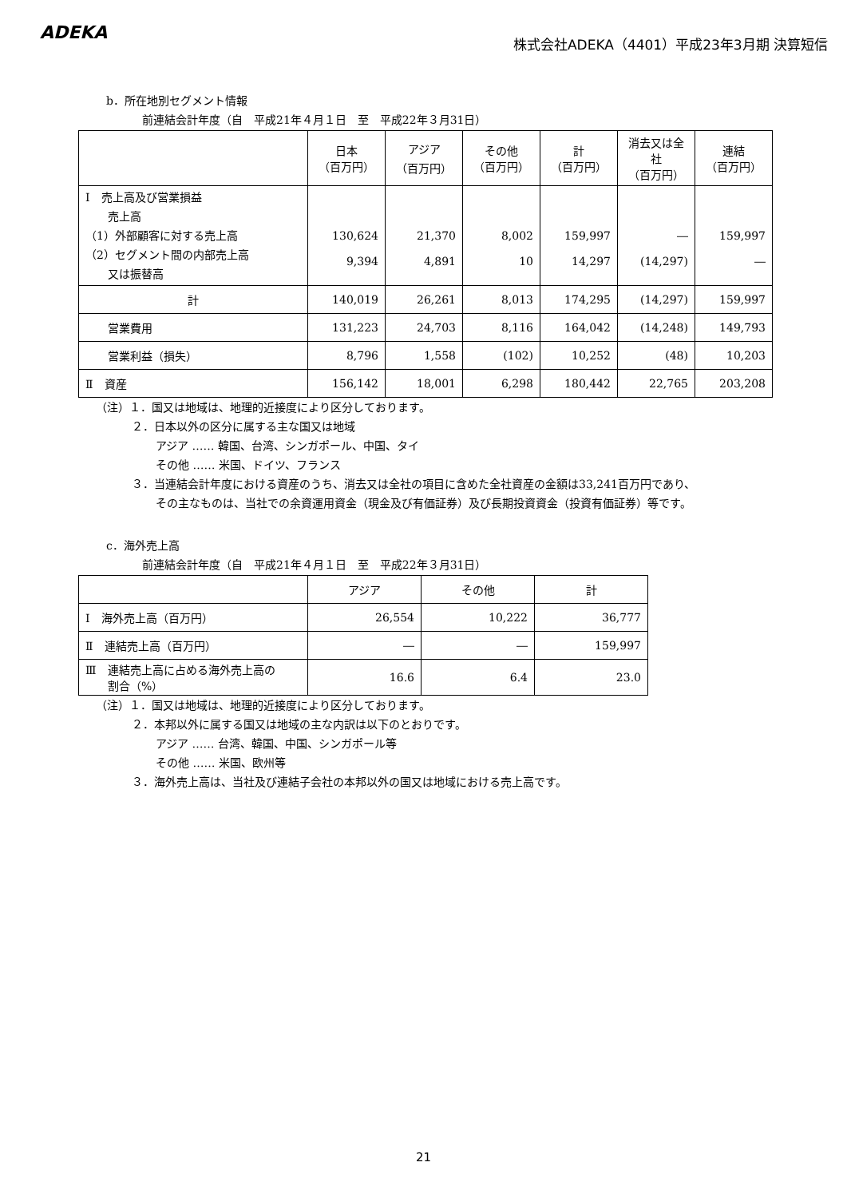ADEKA
株式会社ADEKA（4401）平成23年3月期 決算短信
b．所在地別セグメント情報
前連結会計年度（自　平成21年４月１日　至　平成22年３月31日）
| | 日本 （百万円） | アジア （百万円） | その他 （百万円） | 計 （百万円） | 消去又は全社 （百万円） | 連結 （百万円） |
| --- | --- | --- | --- | --- | --- | --- |
| Ⅰ 売上高及び営業損益 売上高 （1）外部顧客に対する売上高 （2）セグメント間の内部売上高 又は振替高 | 130,624 9,394 | 21,370 4,891 | 8,002 10 | 159,997 14,297 | ― (14,297) | 159,997 ― |
| 計 | 140,019 | 26,261 | 8,013 | 174,295 | (14,297) | 159,997 |
| 営業費用 | 131,223 | 24,703 | 8,116 | 164,042 | (14,248) | 149,793 |
| 営業利益（損失） | 8,796 | 1,558 | (102) | 10,252 | (48) | 10,203 |
| Ⅱ 資産 | 156,142 | 18,001 | 6,298 | 180,442 | 22,765 | 203,208 |
（注）１．国又は地域は、地理的近接度により区分しております。
２．日本以外の区分に属する主な国又は地域
アジア …… 韓国、台湾、シンガポール、中国、タイ
その他 …… 米国、ドイツ、フランス
３．当連結会計年度における資産のうち、消去又は全社の項目に含めた全社資産の金額は33,241百万円であり、
その主なものは、当社での余資運用資金（現金及び有価証券）及び長期投資資金（投資有価証券）等です。
c．海外売上高
前連結会計年度（自　平成21年４月１日　至　平成22年３月31日）
| | アジア | その他 | 計 |
| --- | --- | --- | --- |
| Ⅰ 海外売上高（百万円） | 26,554 | 10,222 | 36,777 |
| Ⅱ 連結売上高（百万円） | ― | ― | 159,997 |
| Ⅲ 連結売上高に占める海外売上高の 割合（%） | 16.6 | 6.4 | 23.0 |
（注）１．国又は地域は、地理的近接度により区分しております。
２．本邦以外に属する国又は地域の主な内訳は以下のとおりです。
アジア …… 台湾、韓国、中国、シンガポール等
その他 …… 米国、欧州等
３．海外売上高は、当社及び連結子会社の本邦以外の国又は地域における売上高です。
21